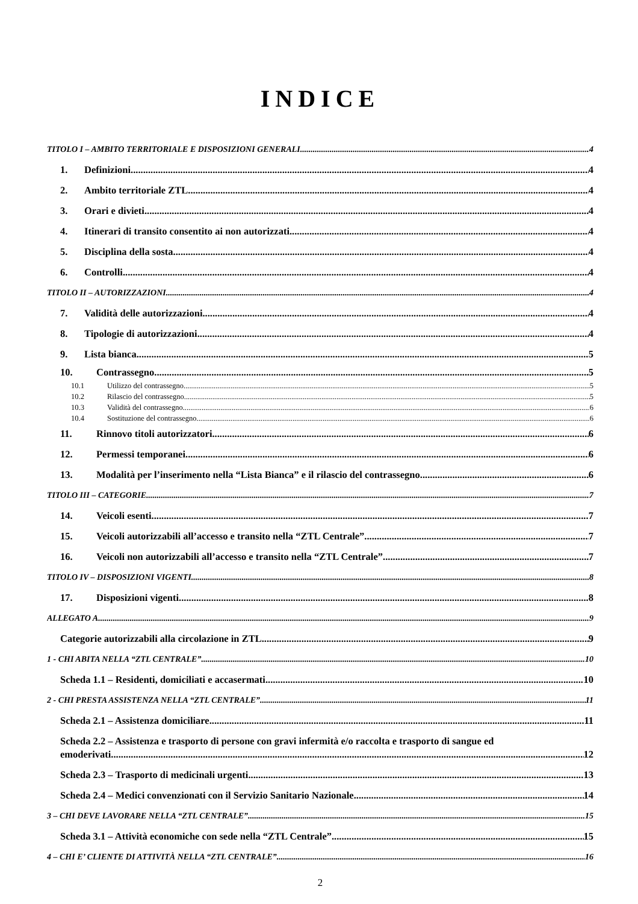INDICE
TITOLO I – AMBITO TERRITORIALE E DISPOSIZIONI GENERALI 4
1. Definizioni 4
2. Ambito territoriale ZTL 4
3. Orari e divieti 4
4. Itinerari di transito consentito ai non autorizzati 4
5. Disciplina della sosta 4
6. Controlli 4
TITOLO II – AUTORIZZAZIONI 4
7. Validità delle autorizzazioni 4
8. Tipologie di autorizzazioni 4
9. Lista bianca 5
10. Contrassegno 5
10.1 Utilizzo del contrassegno 5
10.2 Rilascio del contrassegno 5
10.3 Validità del contrassegno 6
10.4 Sostituzione del contrassegno 6
11. Rinnovo titoli autorizzatori 6
12. Permessi temporanei 6
13. Modalità per l’inserimento nella “Lista Bianca” e il rilascio del contrassegno 6
TITOLO III – CATEGORIE 7
14. Veicoli esenti 7
15. Veicoli autorizzabili all’accesso e transito nella “ZTL Centrale” 7
16. Veicoli non autorizzabili all’accesso e transito nella “ZTL Centrale” 7
TITOLO IV – DISPOSIZIONI VIGENTI 8
17. Disposizioni vigenti 8
ALLEGATO A 9
Categorie autorizzabili alla circolazione in ZTL 9
1 - CHI ABITA NELLA “ZTL CENTRALE” 10
Scheda 1.1 – Residenti, domiciliati e accasermati 10
2 - CHI PRESTA ASSISTENZA NELLA “ZTL CENTRALE” 11
Scheda 2.1 – Assistenza domiciliare 11
Scheda 2.2 – Assistenza e trasporto di persone con gravi infermità e/o raccolta e trasporto di sangue ed
emoderivati 12
Scheda 2.3 – Trasporto di medicinali urgenti 13
Scheda 2.4 – Medici convenzionati con il Servizio Sanitario Nazionale 14
3 – CHI DEVE LAVORARE NELLA “ZTL CENTRALE” 15
Scheda 3.1 – Attività economiche con sede nella “ZTL Centrale” 15
4 – CHI E’ CLIENTE DI ATTIVITÀ NELLA “ZTL CENTRALE” 16
2